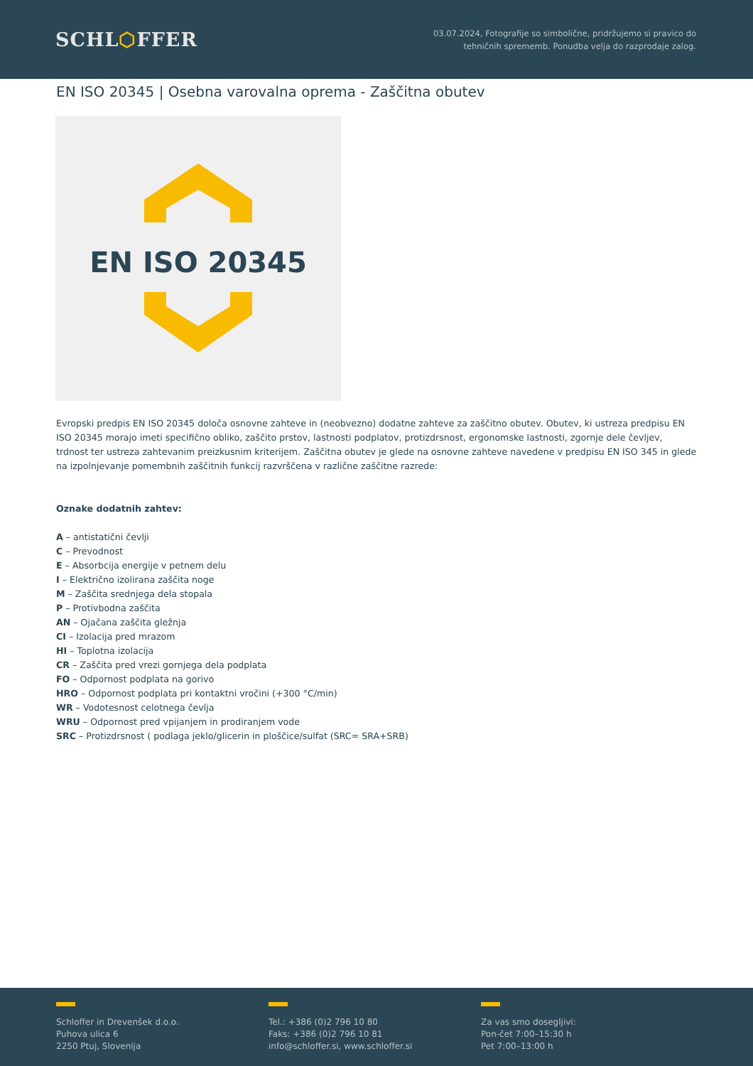SCHL⬡FFER
03.07.2024, Fotografije so simbolične, pridržujemo si pravico do
tehničnih sprememb. Ponudba velja do razprodaje zalog.
EN ISO 20345 | Osebna varovalna oprema - Zaščitna obutev
EN ISO 20345
Evropski predpis EN ISO 20345 določa osnovne zahteve in (neobvezno) dodatne zahteve za zaščitno obutev. Obutev, ki ustreza predpisu EN ISO 20345 morajo imeti specifično obliko, zaščito prstov, lastnosti podplatov, protizdrsnost, ergonomske lastnosti, zgornje dele čevljev, trdnost ter ustreza zahtevanim preizkusnim kriterijem. Zaščitna obutev je glede na osnovne zahteve navedene v predpisu EN ISO 345 in glede na izpolnjevanje pomembnih zaščitnih funkcij razvrščena v različne zaščitne razrede:
Oznake dodatnih zahtev:
A – antistatični čevlji
C – Prevodnost
E – Absorbcija energije v petnem delu
I – Električno izolirana zaščita noge
M – Zaščita srednjega dela stopala
P – Protivbodna zaščita
AN – Ojačana zaščita gležnja
CI – Izolacija pred mrazom
HI – Toplotna izolacija
CR – Zaščita pred vrezi gornjega dela podplata
FO – Odpornost podplata na gorivo
HRO – Odpornost podplata pri kontaktni vročini (+300 °C/min)
WR – Vodotesnost celotnega čevlja
WRU – Odpornost pred vpijanjem in prodiranjem vode
SRC – Protizdrsnost ( podlaga jeklo/glicerin in ploščice/sulfat (SRC= SRA+SRB)
Schloffer in Drevenšek d.o.o.
Puhova ulica 6
2250 Ptuj, Slovenija
Tel.: +386 (0)2 796 10 80
Faks: +386 (0)2 796 10 81
info@schloffer.si, www.schloffer.si
Za vas smo dosegljivi:
Pon-čet 7:00–15:30 h
Pet 7:00–13:00 h